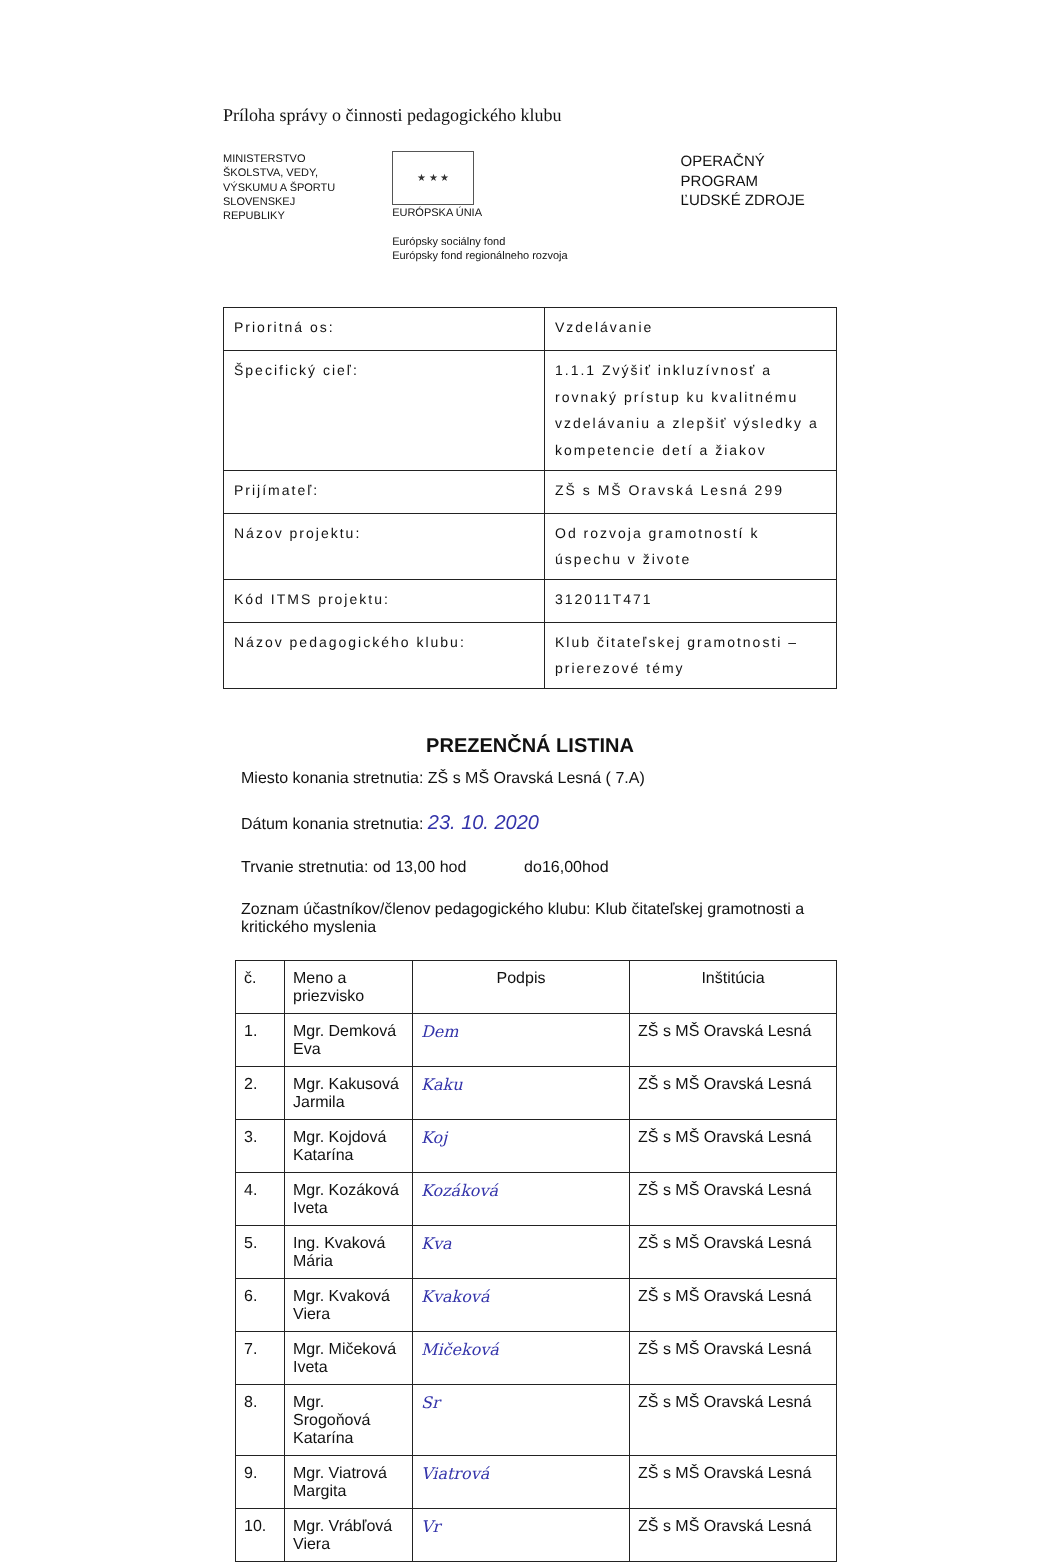Príloha správy o činnosti pedagogického klubu
MINISTERSTVO
ŠKOLSTVA, VEDY,
VÝSKUMU A ŠPORTU
SLOVENSKEJ REPUBLIKY
★ ★ ★ EURÓPSKA ÚNIA
Európsky sociálny fond
Európsky fond regionálneho rozvoja
OPERAČNÝ PROGRAM
ĽUDSKÉ ZDROJE
| Prioritná os: | Vzdelávanie |
| Špecifický cieľ: | 1.1.1 Zvýšiť inkluzívnosť a rovnaký prístup ku kvalitnému vzdelávaniu a zlepšiť výsledky a kompetencie detí a žiakov |
| Prijímateľ: | ZŠ s MŠ Oravská Lesná 299 |
| Názov projektu: | Od rozvoja gramotností k úspechu v živote |
| Kód ITMS projektu: | 312011T471 |
| Názov pedagogického klubu: | Klub čitateľskej gramotnosti – prierezové témy |
PREZENČNÁ LISTINA
Miesto konania stretnutia: ZŠ s MŠ Oravská Lesná ( 7.A)
Dátum konania stretnutia: 23. 10. 2020
Trvanie stretnutia: od 13,00 hod do16,00hod
Zoznam účastníkov/členov pedagogického klubu: Klub čitateľskej gramotnosti a kritického myslenia
| č. | Meno a priezvisko | Podpis | Inštitúcia |
| --- | --- | --- | --- |
| 1. | Mgr. Demková Eva | Dem | ZŠ s MŠ Oravská Lesná |
| 2. | Mgr. Kakusová Jarmila | Kaku | ZŠ s MŠ Oravská Lesná |
| 3. | Mgr. Kojdová Katarína | Koj | ZŠ s MŠ Oravská Lesná |
| 4. | Mgr. Kozáková Iveta | Kozáková | ZŠ s MŠ Oravská Lesná |
| 5. | Ing. Kvaková Mária | Kva | ZŠ s MŠ Oravská Lesná |
| 6. | Mgr. Kvaková Viera | Kvaková | ZŠ s MŠ Oravská Lesná |
| 7. | Mgr. Mičeková Iveta | Mičeková | ZŠ s MŠ Oravská Lesná |
| 8. | Mgr. Srogoňová Katarína | Sr | ZŠ s MŠ Oravská Lesná |
| 9. | Mgr. Viatrová Margita | Viatrová | ZŠ s MŠ Oravská Lesná |
| 10. | Mgr. Vrábľová Viera | Vr | ZŠ s MŠ Oravská Lesná |